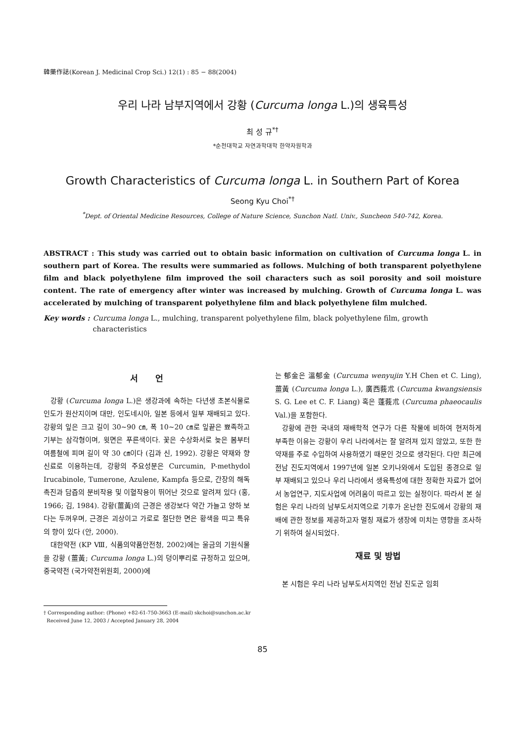韓藥作誌(Korean J. Medicinal Crop Sci.) 12(1) : 85 − 88(2004)
우리 나라 남부지역에서 강황 (Curcuma longa L.)의 생육특성
최 성 규<sup>*†</sup>
*순천대학교 자연과학대학 한약자원학과
Growth Characteristics of Curcuma longa L. in Southern Part of Korea
Seong Kyu Choi<sup>*†</sup>
<sup>*</sup> Dept. of Oriental Medicine Resources, College of Nature Science, Sunchon Natl. Univ., Suncheon 540-742, Korea.
ABSTRACT : This study was carried out to obtain basic information on cultivation of Curcuma longa L. in southern part of Korea. The results were summaried as follows. Mulching of both transparent polyethylene film and black polyethylene film improved the soil characters such as soil porosity and soil moisture content. The rate of emergency after winter was increased by mulching. Growth of Curcuma longa L. was accelerated by mulching of transparent polyethylene film and black polyethylene film mulched.
Key words : Curcuma longa L., mulching, transparent polyethylene film, black polyethylene film, growth characteristics
서 언
강황 (Curcuma longa L.)은 생강과에 속하는 다년생 초본식물로 인도가 원산지이며 대만, 인도네시아, 일본 등에서 일부 재배되고 있다. 강황의 잎은 크고 길이 30~90 ㎝, 폭 10~20 ㎝로 잎끝은 뾰족하고 기부는 삼각형이며, 윗면은 푸른색이다. 꽃은 수상화서로 늦은 봄부터 여름철에 피며 길이 약 30 ㎝이다 (김과 신, 1992). 강황은 약재와 향신료로 이용하는데, 강황의 주요성분은 Curcumin, P-methydol Irucabinole, Tumerone, Azulene, Kampfa 등으로, 간장의 해독 촉진과 담즙의 분비작용 및 이혈작용이 뛰어난 것으로 알려져 있다 (홍, 1966; 김, 1984). 강황(薑黃)의 근경은 생강보다 약간 가늘고 양하 보다는 두꺼우며, 근경은 괴상이고 가로로 절단한 면은 황색을 띠고 특유의 향이 있다 (안, 2000).
대한약전 (KP Ⅷ, 식품의약품안전청, 2002)에는 울금의 기원식물을 강황 (薑黃; Curcuma longa L.)의 덩이뿌리로 규정하고 있으며, 중국약전 (국가약전위원회, 2000)에
는 郁金은 溫郁金 (Curcuma wenyujin Y.H Chen et C. Ling), 薑黃 (Curcuma longa L.), 廣西莪朮 (Curcuma kwangsiensis S. G. Lee et C. F. Liang) 혹은 蓬莪朮 (Curcuma phaeocaulis Val.)을 포함한다.
강황에 관한 국내의 재배학적 연구가 다른 작물에 비하여 현저하게 부족한 이유는 강황이 우리 나라에서는 잘 알려져 있지 않았고, 또한 한약재를 주로 수입하여 사용하였기 때문인 것으로 생각된다. 다만 최근에 전남 진도지역에서 1997년에 일본 오키나와에서 도입된 종경으로 일부 재배되고 있으나 우리 나라에서 생육특성에 대한 정확한 자료가 없어서 농업연구, 지도사업에 어려움이 따르고 있는 실정이다. 따라서 본 실험은 우리 나라의 남부도서지역으로 기후가 온난한 진도에서 강황의 재배에 관한 정보를 제공하고자 멀칭 재료가 생장에 미치는 영향을 조사하기 위하여 실시되었다.
재료 및 방법
본 시험은 우리 나라 남부도서지역인 전남 진도군 임회
† Corresponding author: (Phone) +82-61-750-3663 (E-mail) skchoi@sunchon.ac.kr
Received June 12, 2003 / Accepted January 28, 2004
85